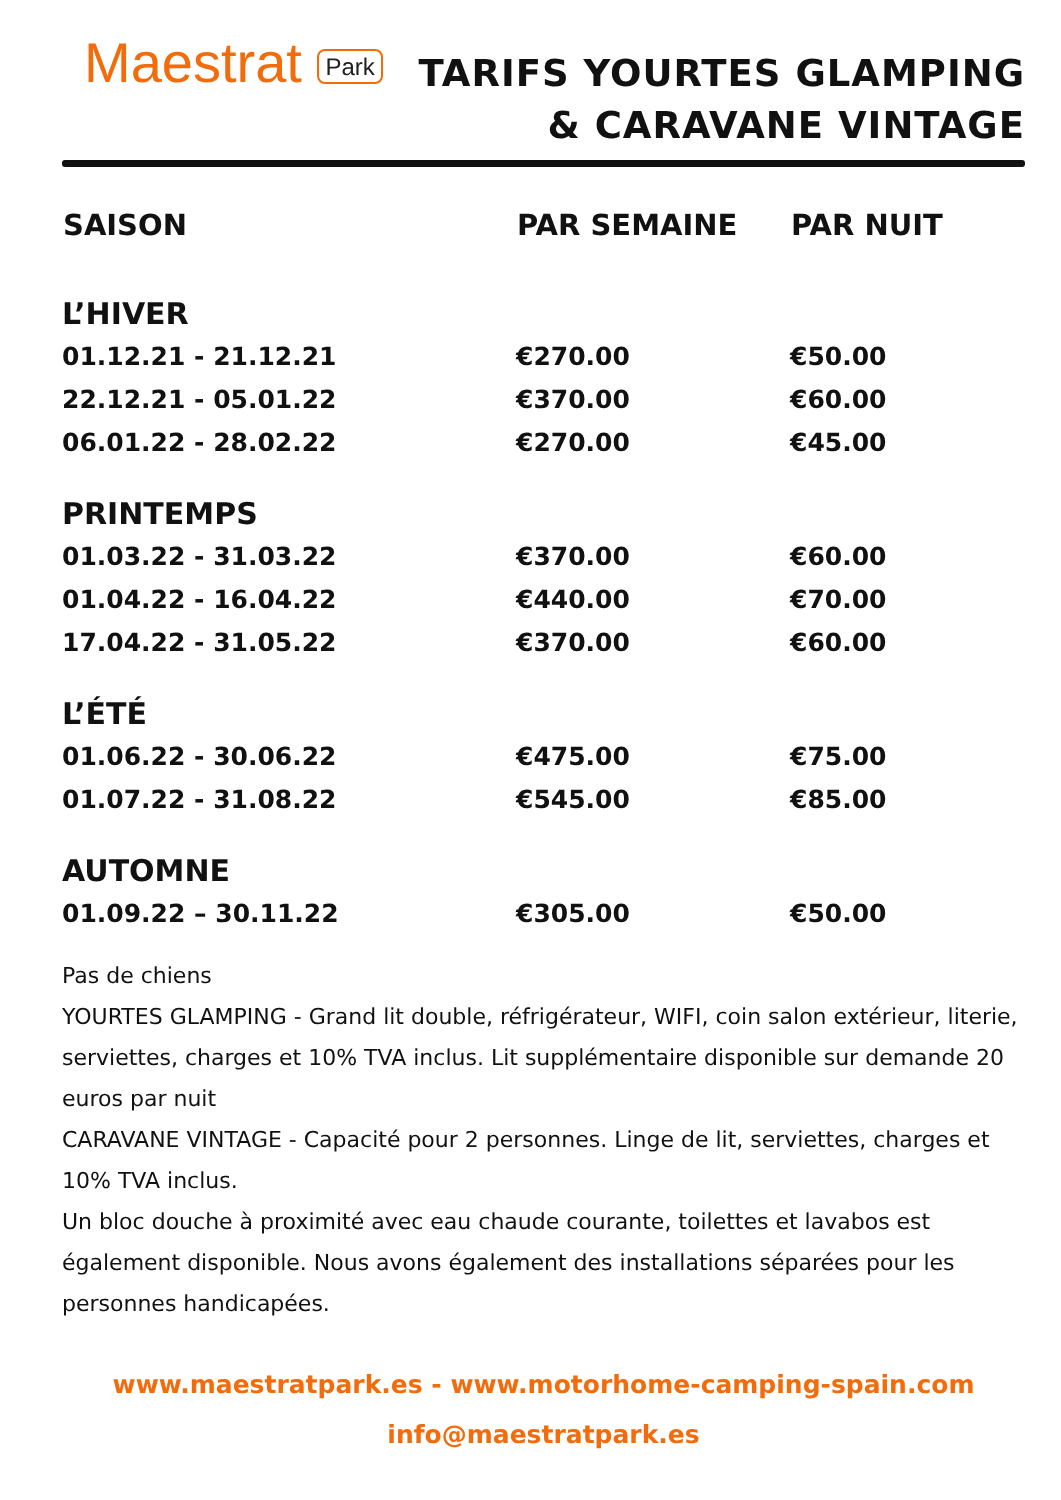Maestrat Park
TARIFS YOURTES GLAMPING
& CARAVANE VINTAGE
| SAISON | PAR SEMAINE | PAR NUIT |
| --- | --- | --- |
| L’HIVER | | |
| 01.12.21 - 21.12.21 | €270.00 | €50.00 |
| 22.12.21 - 05.01.22 | €370.00 | €60.00 |
| 06.01.22 - 28.02.22 | €270.00 | €45.00 |
| PRINTEMPS | | |
| 01.03.22 - 31.03.22 | €370.00 | €60.00 |
| 01.04.22 - 16.04.22 | €440.00 | €70.00 |
| 17.04.22 - 31.05.22 | €370.00 | €60.00 |
| L’ÉTÉ | | |
| 01.06.22 - 30.06.22 | €475.00 | €75.00 |
| 01.07.22 - 31.08.22 | €545.00 | €85.00 |
| AUTOMNE | | |
| 01.09.22 – 30.11.22 | €305.00 | €50.00 |
Pas de chiens
YOURTES GLAMPING - Grand lit double, réfrigérateur, WIFI, coin salon extérieur, literie, serviettes, charges et 10% TVA inclus. Lit supplémentaire disponible sur demande 20 euros par nuit
CARAVANE VINTAGE - Capacité pour 2 personnes. Linge de lit, serviettes, charges et 10% TVA inclus.
Un bloc douche à proximité avec eau chaude courante, toilettes et lavabos est également disponible. Nous avons également des installations séparées pour les personnes handicapées.
www.maestratpark.es - www.motorhome-camping-spain.com
info@maestratpark.es